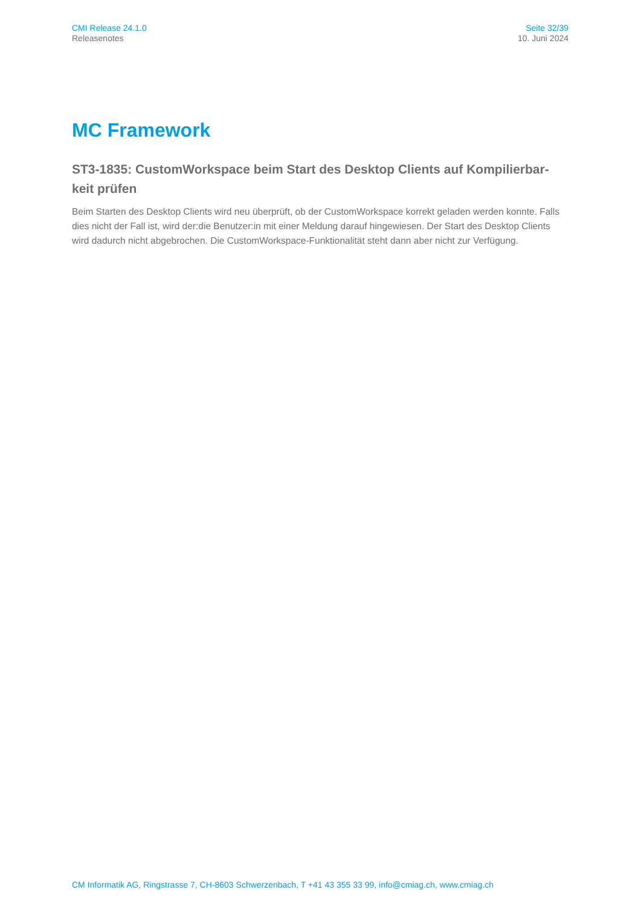CMI Release 24.1.0
Releasenotes
Seite 32/39
10. Juni 2024
MC Framework
ST3-1835: CustomWorkspace beim Start des Desktop Clients auf Kompilierbar-keit prüfen
Beim Starten des Desktop Clients wird neu überprüft, ob der CustomWorkspace korrekt geladen werden konnte. Falls dies nicht der Fall ist, wird der:die Benutzer:in mit einer Meldung darauf hingewiesen. Der Start des Desktop Clients wird dadurch nicht abgebrochen. Die CustomWorkspace-Funktionalität steht dann aber nicht zur Verfügung.
CM Informatik AG, Ringstrasse 7, CH-8603 Schwerzenbach, T +41 43 355 33 99, info@cmiag.ch, www.cmiag.ch